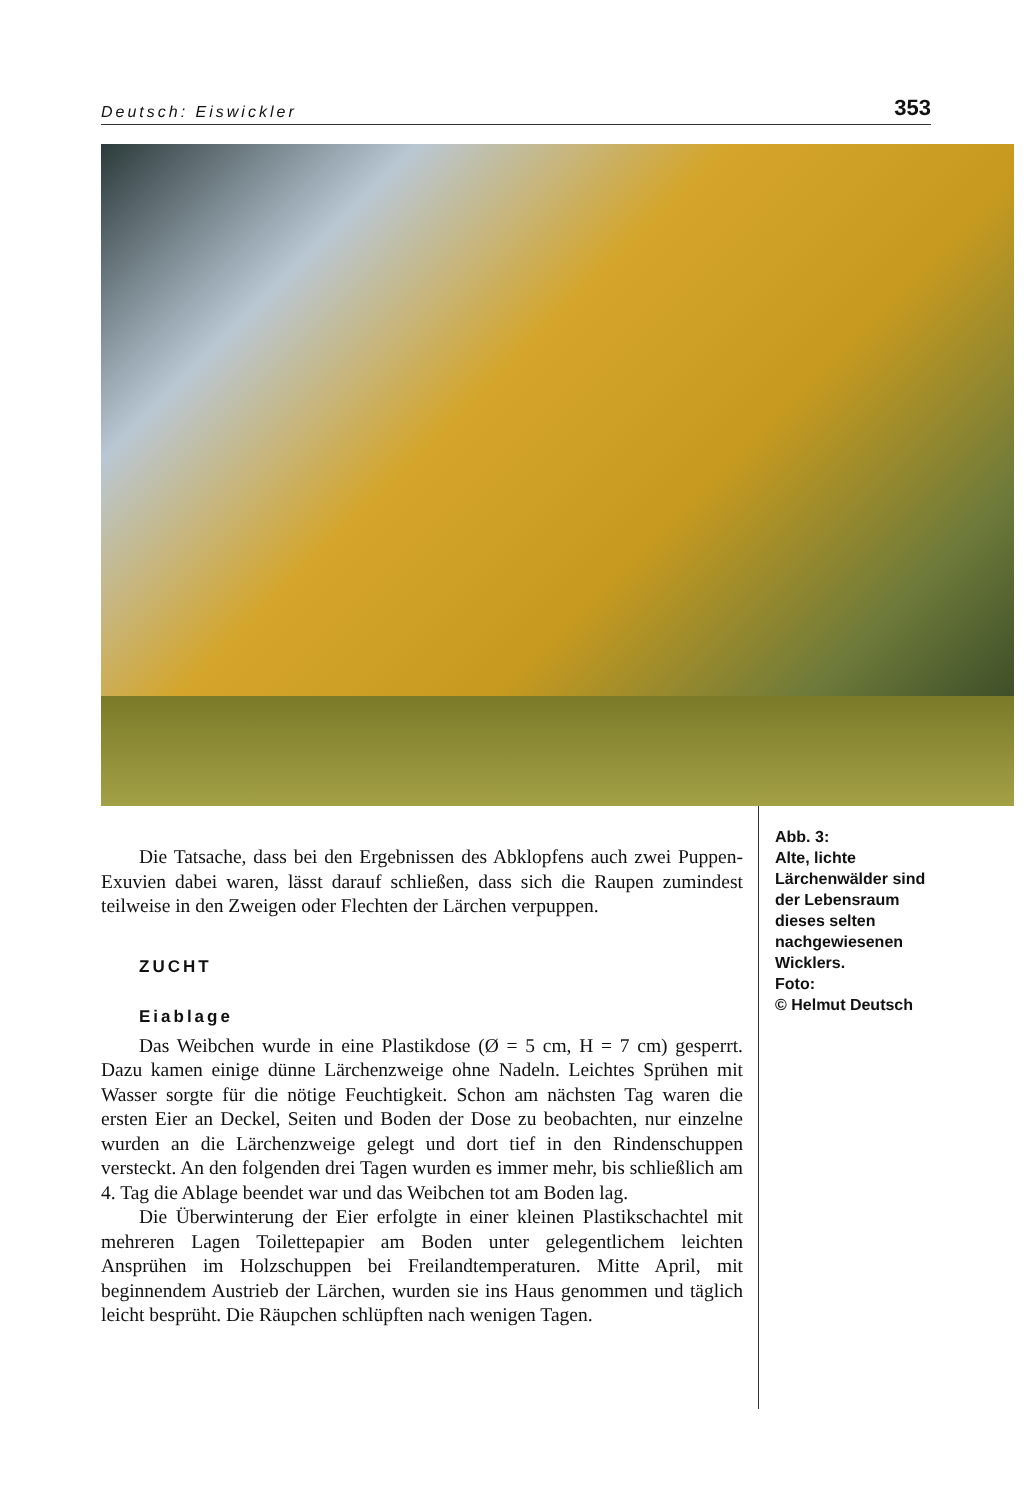Deutsch: Eiswickler 353
Die Tatsache, dass bei den Ergebnissen des Abklopfens auch zwei Puppen-Exuvien dabei waren, lässt darauf schließen, dass sich die Raupen zumindest teilweise in den Zweigen oder Flechten der Lärchen verpuppen.
ZUCHT
Eiablage
Das Weibchen wurde in eine Plastikdose (Ø = 5 cm, H = 7 cm) gesperrt. Dazu kamen einige dünne Lärchenzweige ohne Nadeln. Leichtes Sprühen mit Wasser sorgte für die nötige Feuchtigkeit. Schon am nächsten Tag waren die ersten Eier an Deckel, Seiten und Boden der Dose zu beobachten, nur einzelne wurden an die Lärchenzweige gelegt und dort tief in den Rindenschuppen versteckt. An den folgenden drei Tagen wurden es immer mehr, bis schließlich am 4. Tag die Ablage beendet war und das Weibchen tot am Boden lag.
Die Überwinterung der Eier erfolgte in einer kleinen Plastikschachtel mit mehreren Lagen Toilettepapier am Boden unter gelegentlichem leichten Ansprühen im Holzschuppen bei Freilandtemperaturen. Mitte April, mit beginnendem Austrieb der Lärchen, wurden sie ins Haus genommen und täglich leicht besprüht. Die Räupchen schlüpften nach wenigen Tagen.
Abb. 3:
Alte, lichte Lärchenwälder sind der Lebensraum dieses selten nachgewiesenen Wicklers.
Foto:
© Helmut Deutsch